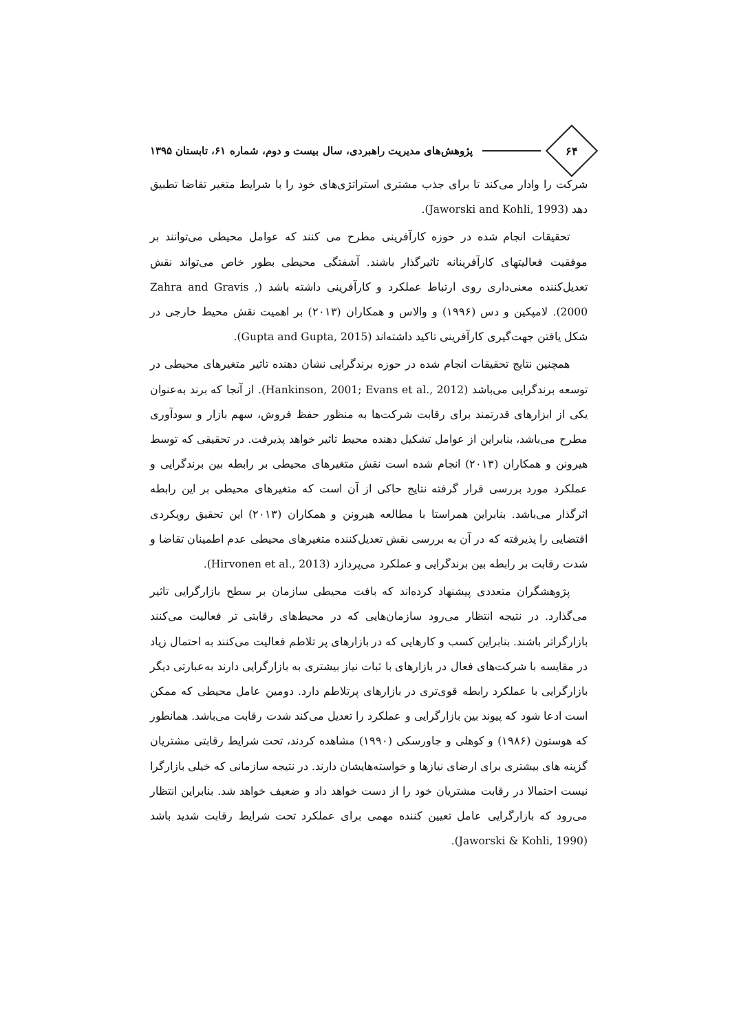۶۴
پژوهش‌های مدیریت راهبردی، سال بیست و دوم، شماره ۶۱، تابستان ۱۳۹۵
شرکت را وادار می‌کند تا برای جذب مشتری استراتژی‌های خود را با شرایط متغیر تقاضا تطبیق دهد (Jaworski and Kohli, 1993).
تحقیقات انجام شده در حوزه کارآفرینی مطرح می کنند که عوامل محیطی می‌توانند بر موفقیت فعالیتهای کارآفرینانه تاثیرگذار باشند. آشفتگی محیطی بطور خاص می‌تواند نقش تعدیل‌کننده معنی‌داری روی ارتباط عملکرد و کارآفرینی داشته باشد (Zahra and Gravis , 2000). لامپکین و دس (۱۹۹۶) و والاس و همکاران (۲۰۱۳) بر اهمیت نقش محیط خارجی در شکل یافتن جهت‌گیری کارآفرینی تاکید داشته‌اند (Gupta and Gupta, 2015).
همچنین نتایج تحقیقات انجام شده در حوزه برندگرایی نشان دهنده تاثیر متغیرهای محیطی در توسعه برندگرایی می‌باشد (Hankinson, 2001; Evans et al., 2012). از آنجا که برند به‌عنوان یکی از ابزارهای قدرتمند برای رقابت شرکت‌ها به منظور حفظ فروش، سهم بازار و سودآوری مطرح می‌باشد، بنابراین از عوامل تشکیل دهنده محیط تاثیر خواهد پذیرفت. در تحقیقی که توسط هیرونن و همکاران (۲۰۱۳) انجام شده است نقش متغیرهای محیطی بر رابطه بین برندگرایی و عملکرد مورد بررسی قرار گرفته نتایج حاکی از آن است که متغیرهای محیطی بر این رابطه اثرگذار می‌باشد. بنابراین همراستا با مطالعه هیرونن و همکاران (۲۰۱۳) این تحقیق رویکردی اقتضایی را پذیرفته که در آن به بررسی نقش تعدیل‌کننده متغیرهای محیطی عدم اطمینان تقاضا و شدت رقابت بر رابطه بین برندگرایی و عملکرد می‌پردازد (Hirvonen et al., 2013).
پژوهشگران متعددی پیشنهاد کرده‌اند که بافت محیطی سازمان بر سطح بازارگرایی تاثیر می‌گذارد. در نتیجه انتظار می‌رود سازمان‌هایی که در محیط‌های رقابتی تر فعالیت می‌کنند بازارگراتر باشند. بنابراین کسب و کارهایی که در بازارهای پر تلاطم فعالیت می‌کنند به احتمال زیاد در مقایسه با شرکت‌های فعال در بازارهای با ثبات نیاز بیشتری به بازارگرایی دارند به‌عبارتی دیگر بازارگرایی با عملکرد رابطه قوی‌تری در بازارهای پرتلاطم دارد. دومین عامل محیطی که ممکن است ادعا شود که پیوند بین بازارگرایی و عملکرد را تعدیل می‌کند شدت رقابت می‌باشد. همانطور که هوستون (۱۹۸۶) و کوهلی و جاورسکی (۱۹۹۰) مشاهده کردند، تحت شرایط رقابتی مشتریان گزینه های بیشتری برای ارضای نیازها و خواسته‌هایشان دارند. در نتیجه سازمانی که خیلی بازارگرا نیست احتمالا در رقابت مشتریان خود را از دست خواهد داد و ضعیف خواهد شد. بنابراین انتظار می‌رود که بازارگرایی عامل تعیین کننده مهمی برای عملکرد تحت شرایط رقابت شدید باشد (Jaworski & Kohli, 1990).